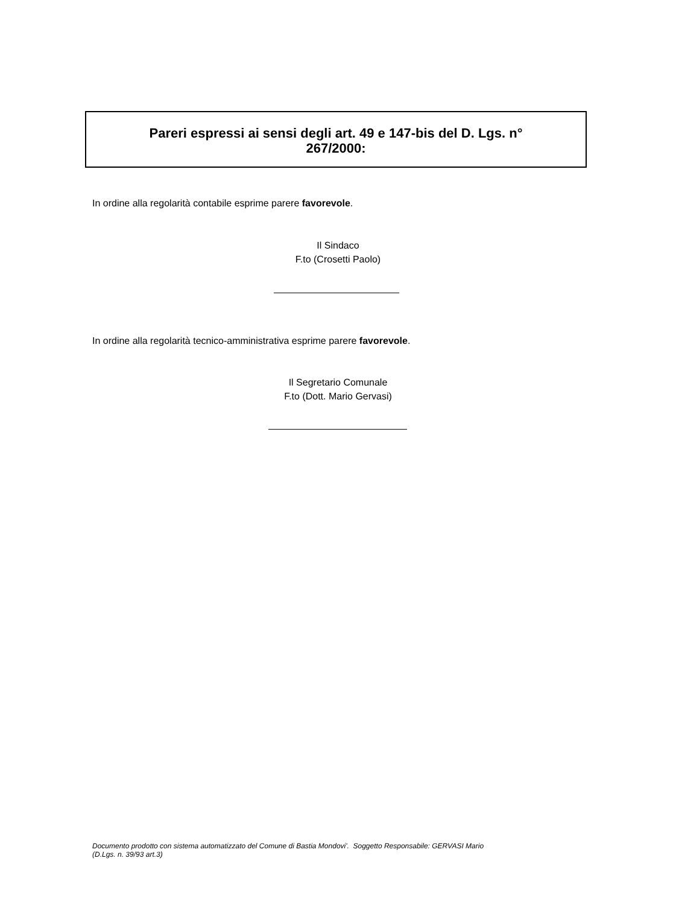Pareri espressi ai sensi degli art. 49 e 147-bis del D. Lgs. n°
267/2000:
In ordine alla regolarità contabile esprime parere favorevole.
Il Sindaco
F.to (Crosetti Paolo)
In ordine alla regolarità tecnico-amministrativa esprime parere favorevole.
Il Segretario Comunale
F.to (Dott. Mario Gervasi)
Documento prodotto con sistema automatizzato del Comune di Bastia Mondovi'. Soggetto Responsabile: GERVASI Mario
(D.Lgs. n. 39/93 art.3)